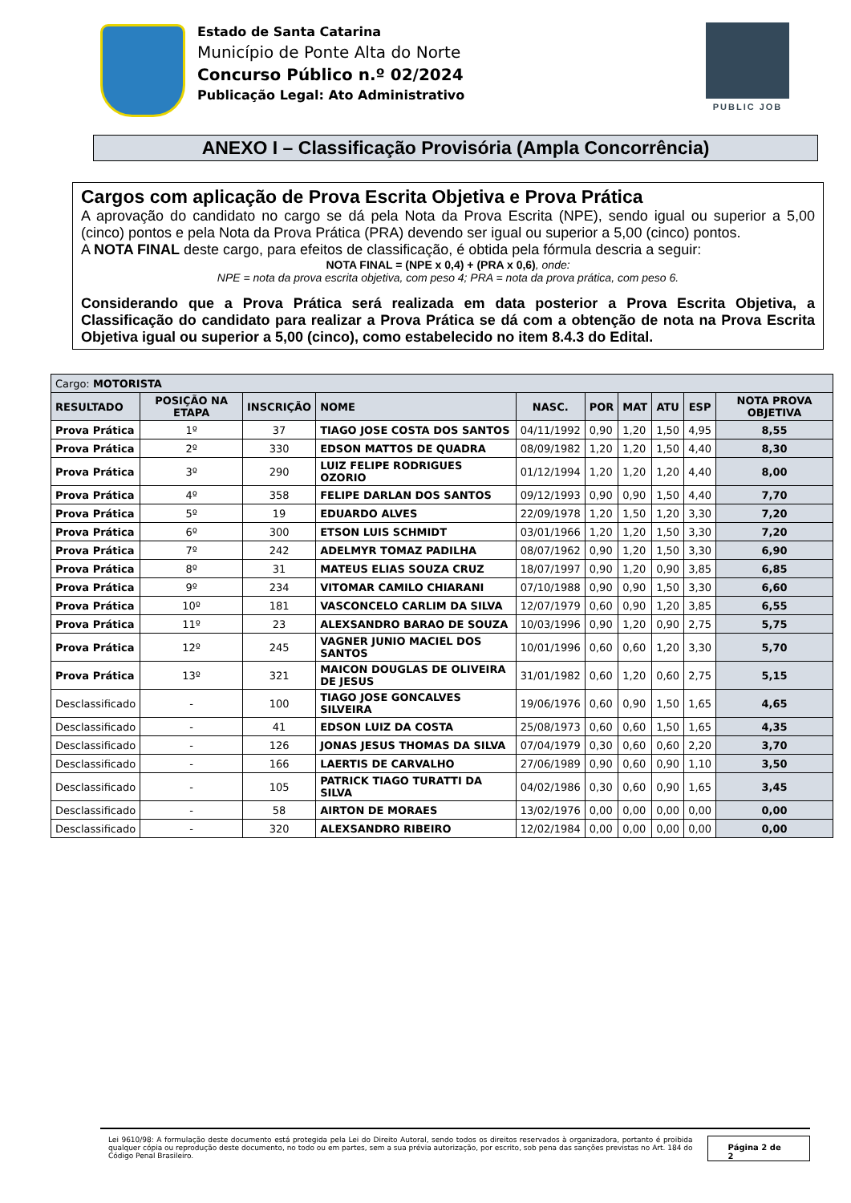Estado de Santa Catarina
Município de Ponte Alta do Norte
Concurso Público n.º 02/2024
Publicação Legal: Ato Administrativo
PUBLIC JOB
ANEXO I – Classificação Provisória (Ampla Concorrência)
Cargos com aplicação de Prova Escrita Objetiva e Prova Prática
A aprovação do candidato no cargo se dá pela Nota da Prova Escrita (NPE), sendo igual ou superior a 5,00 (cinco) pontos e pela Nota da Prova Prática (PRA) devendo ser igual ou superior a 5,00 (cinco) pontos.
A NOTA FINAL deste cargo, para efeitos de classificação, é obtida pela fórmula descria a seguir:
NOTA FINAL = (NPE x 0,4) + (PRA x 0,6), onde:
NPE = nota da prova escrita objetiva, com peso 4; PRA = nota da prova prática, com peso 6.
Considerando que a Prova Prática será realizada em data posterior a Prova Escrita Objetiva, a Classificação do candidato para realizar a Prova Prática se dá com a obtenção de nota na Prova Escrita Objetiva igual ou superior a 5,00 (cinco), como estabelecido no item 8.4.3 do Edital.
| Cargo: MOTORISTA | | | | | | | | | |
| --- | --- | --- | --- | --- | --- | --- | --- | --- | --- |
| RESULTADO | POSIÇÃO NA ETAPA | INSCRIÇÃO | NOME | NASC. | POR | MAT | ATU | ESP | NOTA PROVA OBJETIVA |
| Prova Prática | 1º | 37 | TIAGO JOSE COSTA DOS SANTOS | 04/11/1992 | 0,90 | 1,20 | 1,50 | 4,95 | 8,55 |
| Prova Prática | 2º | 330 | EDSON MATTOS DE QUADRA | 08/09/1982 | 1,20 | 1,20 | 1,50 | 4,40 | 8,30 |
| Prova Prática | 3º | 290 | LUIZ FELIPE RODRIGUES OZORIO | 01/12/1994 | 1,20 | 1,20 | 1,20 | 4,40 | 8,00 |
| Prova Prática | 4º | 358 | FELIPE DARLAN DOS SANTOS | 09/12/1993 | 0,90 | 0,90 | 1,50 | 4,40 | 7,70 |
| Prova Prática | 5º | 19 | EDUARDO ALVES | 22/09/1978 | 1,20 | 1,50 | 1,20 | 3,30 | 7,20 |
| Prova Prática | 6º | 300 | ETSON LUIS SCHMIDT | 03/01/1966 | 1,20 | 1,20 | 1,50 | 3,30 | 7,20 |
| Prova Prática | 7º | 242 | ADELMYR TOMAZ PADILHA | 08/07/1962 | 0,90 | 1,20 | 1,50 | 3,30 | 6,90 |
| Prova Prática | 8º | 31 | MATEUS ELIAS SOUZA CRUZ | 18/07/1997 | 0,90 | 1,20 | 0,90 | 3,85 | 6,85 |
| Prova Prática | 9º | 234 | VITOMAR CAMILO CHIARANI | 07/10/1988 | 0,90 | 0,90 | 1,50 | 3,30 | 6,60 |
| Prova Prática | 10º | 181 | VASCONCELO CARLIM DA SILVA | 12/07/1979 | 0,60 | 0,90 | 1,20 | 3,85 | 6,55 |
| Prova Prática | 11º | 23 | ALEXSANDRO BARAO DE SOUZA | 10/03/1996 | 0,90 | 1,20 | 0,90 | 2,75 | 5,75 |
| Prova Prática | 12º | 245 | VAGNER JUNIO MACIEL DOS SANTOS | 10/01/1996 | 0,60 | 0,60 | 1,20 | 3,30 | 5,70 |
| Prova Prática | 13º | 321 | MAICON DOUGLAS DE OLIVEIRA DE JESUS | 31/01/1982 | 0,60 | 1,20 | 0,60 | 2,75 | 5,15 |
| Desclassificado | - | 100 | TIAGO JOSE GONCALVES SILVEIRA | 19/06/1976 | 0,60 | 0,90 | 1,50 | 1,65 | 4,65 |
| Desclassificado | - | 41 | EDSON LUIZ DA COSTA | 25/08/1973 | 0,60 | 0,60 | 1,50 | 1,65 | 4,35 |
| Desclassificado | - | 126 | JONAS JESUS THOMAS DA SILVA | 07/04/1979 | 0,30 | 0,60 | 0,60 | 2,20 | 3,70 |
| Desclassificado | - | 166 | LAERTIS DE CARVALHO | 27/06/1989 | 0,90 | 0,60 | 0,90 | 1,10 | 3,50 |
| Desclassificado | - | 105 | PATRICK TIAGO TURATTI DA SILVA | 04/02/1986 | 0,30 | 0,60 | 0,90 | 1,65 | 3,45 |
| Desclassificado | - | 58 | AIRTON DE MORAES | 13/02/1976 | 0,00 | 0,00 | 0,00 | 0,00 | 0,00 |
| Desclassificado | - | 320 | ALEXSANDRO RIBEIRO | 12/02/1984 | 0,00 | 0,00 | 0,00 | 0,00 | 0,00 |
Lei 9610/98: A formulação deste documento está protegida pela Lei do Direito Autoral, sendo todos os direitos reservados à organizadora, portanto é proibida qualquer cópia ou reprodução deste documento, no todo ou em partes, sem a sua prévia autorização, por escrito, sob pena das sanções previstas no Art. 184 do Código Penal Brasileiro.
Página 2 de 2